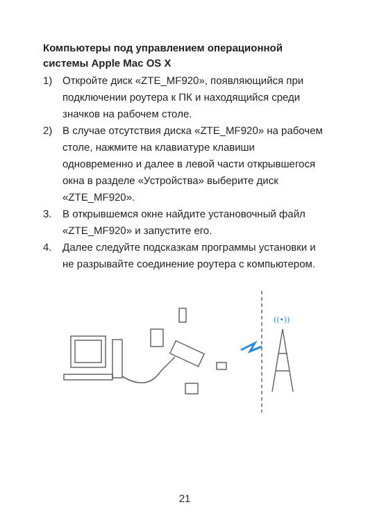Компьютеры под управлением операционной системы Apple Mac OS X
1) Откройте диск «ZTE_MF920», появляющийся при подключении роутера к ПК и находящийся среди значков на рабочем столе.
2) В случае отсутствия диска «ZTE_MF920» на рабочем столе, нажмите на клавиатуре клавиши одновременно и далее в левой части открывшегося окна в разделе «Устройства» выберите диск «ZTE_MF920».
3. В открывшемся окне найдите установочный файл «ZTE_MF920» и запустите его.
4. Далее следуйте подсказкам программы установки и не разрывайте соединение роутера с компьютером.
((•))
21